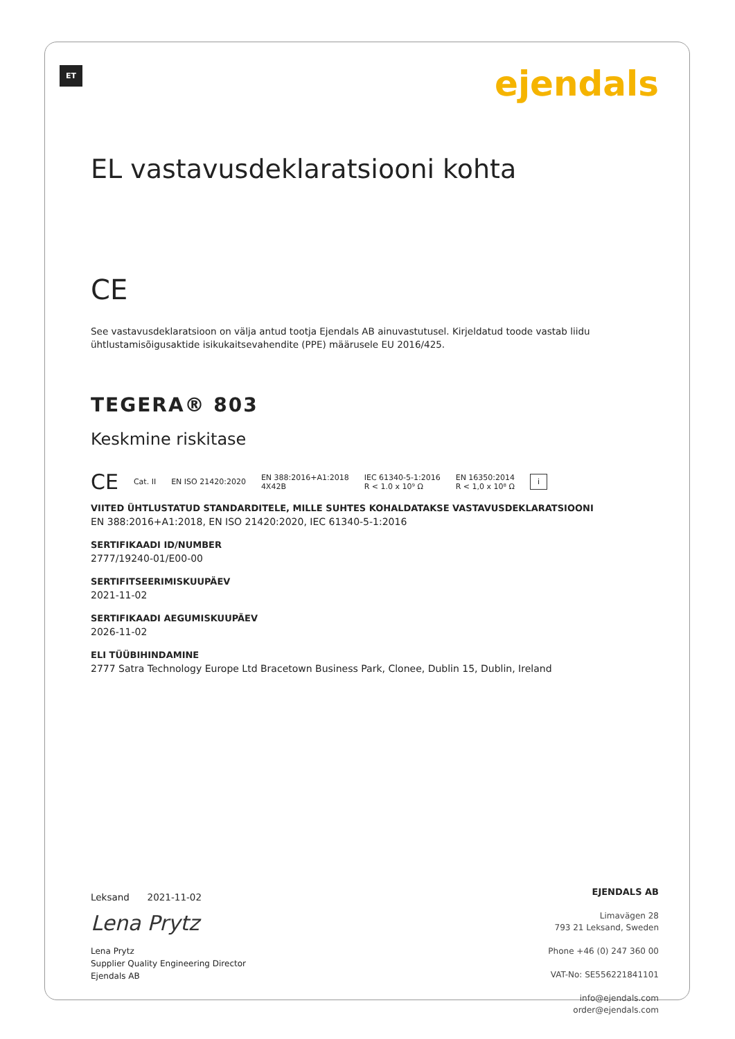ET ejendals
EL vastavusdeklaratsiooni kohta
CE
See vastavusdeklaratsioon on välja antud tootja Ejendals AB ainuvastutusel. Kirjeldatud toode vastab liidu
ühtlustamisõigusaktide isikukaitsevahendite (PPE) määrusele EU 2016/425.
TEGERA® 803
Keskmine riskitase
CE Cat. II EN ISO 21420:2020 EN 388:2016+A1:2018
4X42B IEC 61340-5-1:2016
R < 1.0 x 10⁹ Ω EN 16350:2014
R < 1,0 x 10⁸ Ω i
VIITED ÜHTLUSTATUD STANDARDITELE, MILLE SUHTES KOHALDATAKSE VASTAVUSDEKLARATSIOONI
EN 388:2016+A1:2018, EN ISO 21420:2020, IEC 61340-5-1:2016
SERTIFIKAADI ID/NUMBER
2777/19240-01/E00-00
SERTIFITSEERIMISKUUPÄEV
2021-11-02
SERTIFIKAADI AEGUMISKUUPÄEV
2026-11-02
ELI TÜÜBIHINDAMINE
2777 Satra Technology Europe Ltd Bracetown Business Park, Clonee, Dublin 15, Dublin, Ireland
Leksand 2021-11-02
Lena Prytz
Lena Prytz
Supplier Quality Engineering Director
Ejendals AB
EJENDALS AB
Limavägen 28
793 21 Leksand, Sweden
Phone +46 (0) 247 360 00
VAT-No: SE556221841101
info@ejendals.com
order@ejendals.com